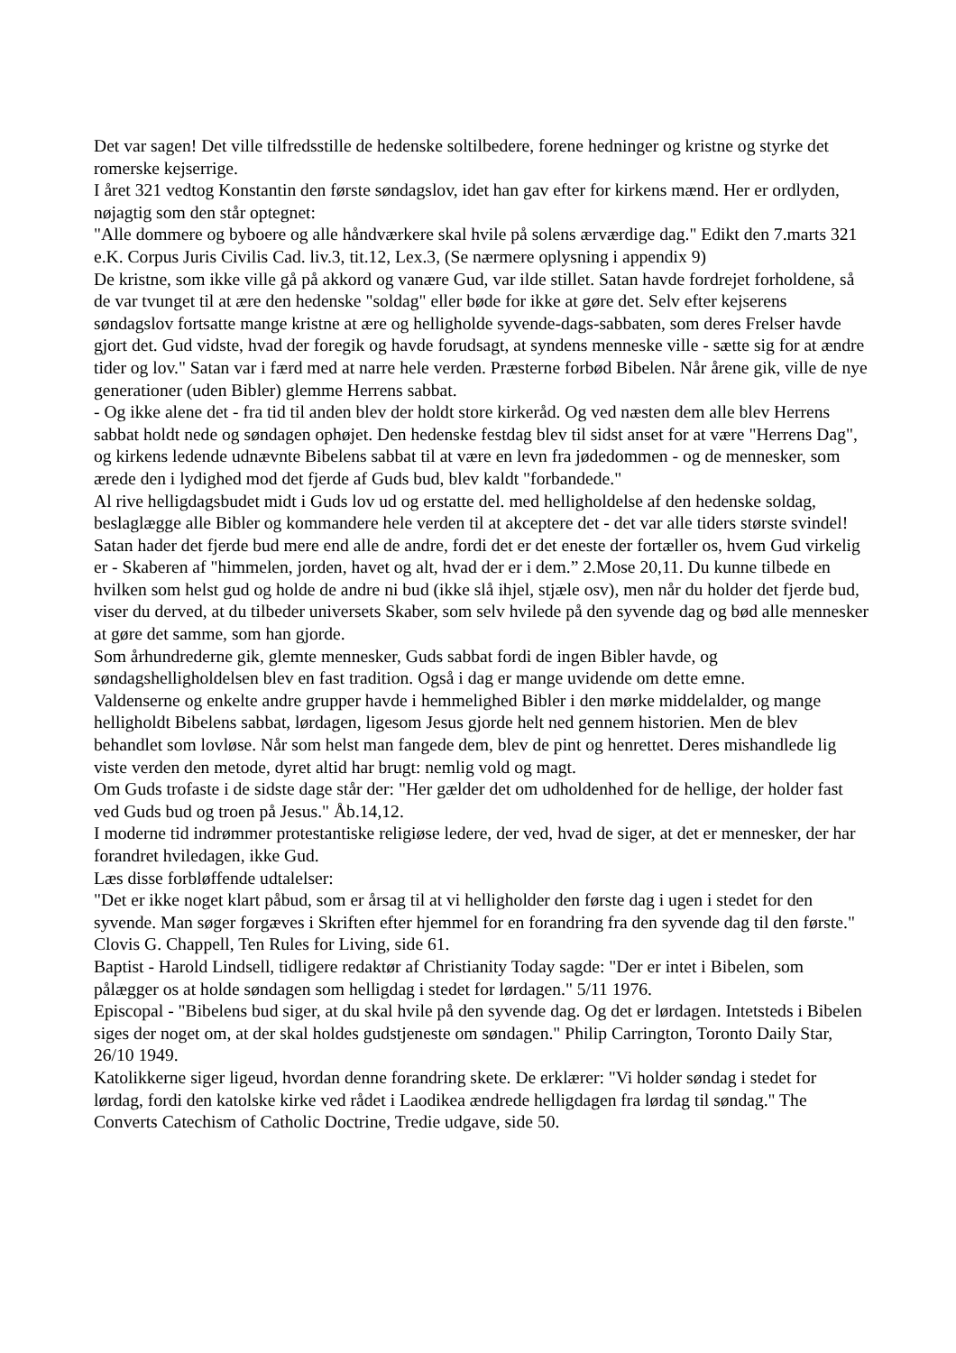Det var sagen! Det ville tilfredsstille de hedenske soltilbedere, forene hedninger og kristne og styrke det romerske kejserrige.
I året 321 vedtog Konstantin den første søndagslov, idet han gav efter for kirkens mænd. Her er ordlyden, nøjagtig som den står optegnet:
"Alle dommere og byboere og alle håndværkere skal hvile på solens ærværdige dag." Edikt den 7.marts 321 e.K. Corpus Juris Civilis Cad. liv.3, tit.12, Lex.3, (Se nærmere oplysning i appendix 9)
De kristne, som ikke ville gå på akkord og vanære Gud, var ilde stillet. Satan havde fordrejet forholdene, så de var tvunget til at ære den hedenske "soldag" eller bøde for ikke at gøre det. Selv efter kejserens søndagslov fortsatte mange kristne at ære og helligholde syvende-dags-sabbaten, som deres Frelser havde gjort det. Gud vidste, hvad der foregik og havde forudsagt, at syndens menneske ville - sætte sig for at ændre tider og lov." Satan var i færd med at narre hele verden. Præsterne forbød Bibelen. Når årene gik, ville de nye generationer (uden Bibler) glemme Herrens sabbat.
- Og ikke alene det - fra tid til anden blev der holdt store kirkeråd. Og ved næsten dem alle blev Herrens sabbat holdt nede og søndagen ophøjet. Den hedenske festdag blev til sidst anset for at være "Herrens Dag", og kirkens ledende udnævnte Bibelens sabbat til at være en levn fra jødedommen - og de mennesker, som ærede den i lydighed mod det fjerde af Guds bud, blev kaldt "forbandede."
Al rive helligdagsbudet midt i Guds lov ud og erstatte del. med helligholdelse af den hedenske soldag, beslaglægge alle Bibler og kommandere hele verden til at akceptere det - det var alle tiders største svindel!
Satan hader det fjerde bud mere end alle de andre, fordi det er det eneste der fortæller os, hvem Gud virkelig er - Skaberen af "himmelen, jorden, havet og alt, hvad der er i dem.” 2.Mose 20,11. Du kunne tilbede en hvilken som helst gud og holde de andre ni bud (ikke slå ihjel, stjæle osv), men når du holder det fjerde bud, viser du derved, at du tilbeder universets Skaber, som selv hvilede på den syvende dag og bød alle mennesker at gøre det samme, som han gjorde.
Som århundrederne gik, glemte mennesker, Guds sabbat fordi de ingen Bibler havde, og søndagshelligholdelsen blev en fast tradition. Også i dag er mange uvidende om dette emne.
Valdenserne og enkelte andre grupper havde i hemmelighed Bibler i den mørke middelalder, og mange helligholdt Bibelens sabbat, lørdagen, ligesom Jesus gjorde helt ned gennem historien. Men de blev behandlet som lovløse. Når som helst man fangede dem, blev de pint og henrettet. Deres mishandlede lig viste verden den metode, dyret altid har brugt: nemlig vold og magt.
Om Guds trofaste i de sidste dage står der: "Her gælder det om udholdenhed for de hellige, der holder fast ved Guds bud og troen på Jesus." Åb.14,12.
I moderne tid indrømmer protestantiske religiøse ledere, der ved, hvad de siger, at det er mennesker, der har forandret hviledagen, ikke Gud.
Læs disse forbløffende udtalelser:
"Det er ikke noget klart påbud, som er årsag til at vi helligholder den første dag i ugen i stedet for den syvende. Man søger forgæves i Skriften efter hjemmel for en forandring fra den syvende dag til den første." Clovis G. Chappell, Ten Rules for Living, side 61.
Baptist - Harold Lindsell, tidligere redaktør af Christianity Today sagde: "Der er intet i Bibelen, som pålægger os at holde søndagen som helligdag i stedet for lørdagen." 5/11 1976.
Episcopal - "Bibelens bud siger, at du skal hvile på den syvende dag. Og det er lørdagen. Intetsteds i Bibelen siges der noget om, at der skal holdes gudstjeneste om søndagen." Philip Carrington, Toronto Daily Star, 26/10 1949.
Katolikkerne siger ligeud, hvordan denne forandring skete. De erklærer: "Vi holder søndag i stedet for lørdag, fordi den katolske kirke ved rådet i Laodikea ændrede helligdagen fra lørdag til søndag." The Converts Catechism of Catholic Doctrine, Tredie udgave, side 50.